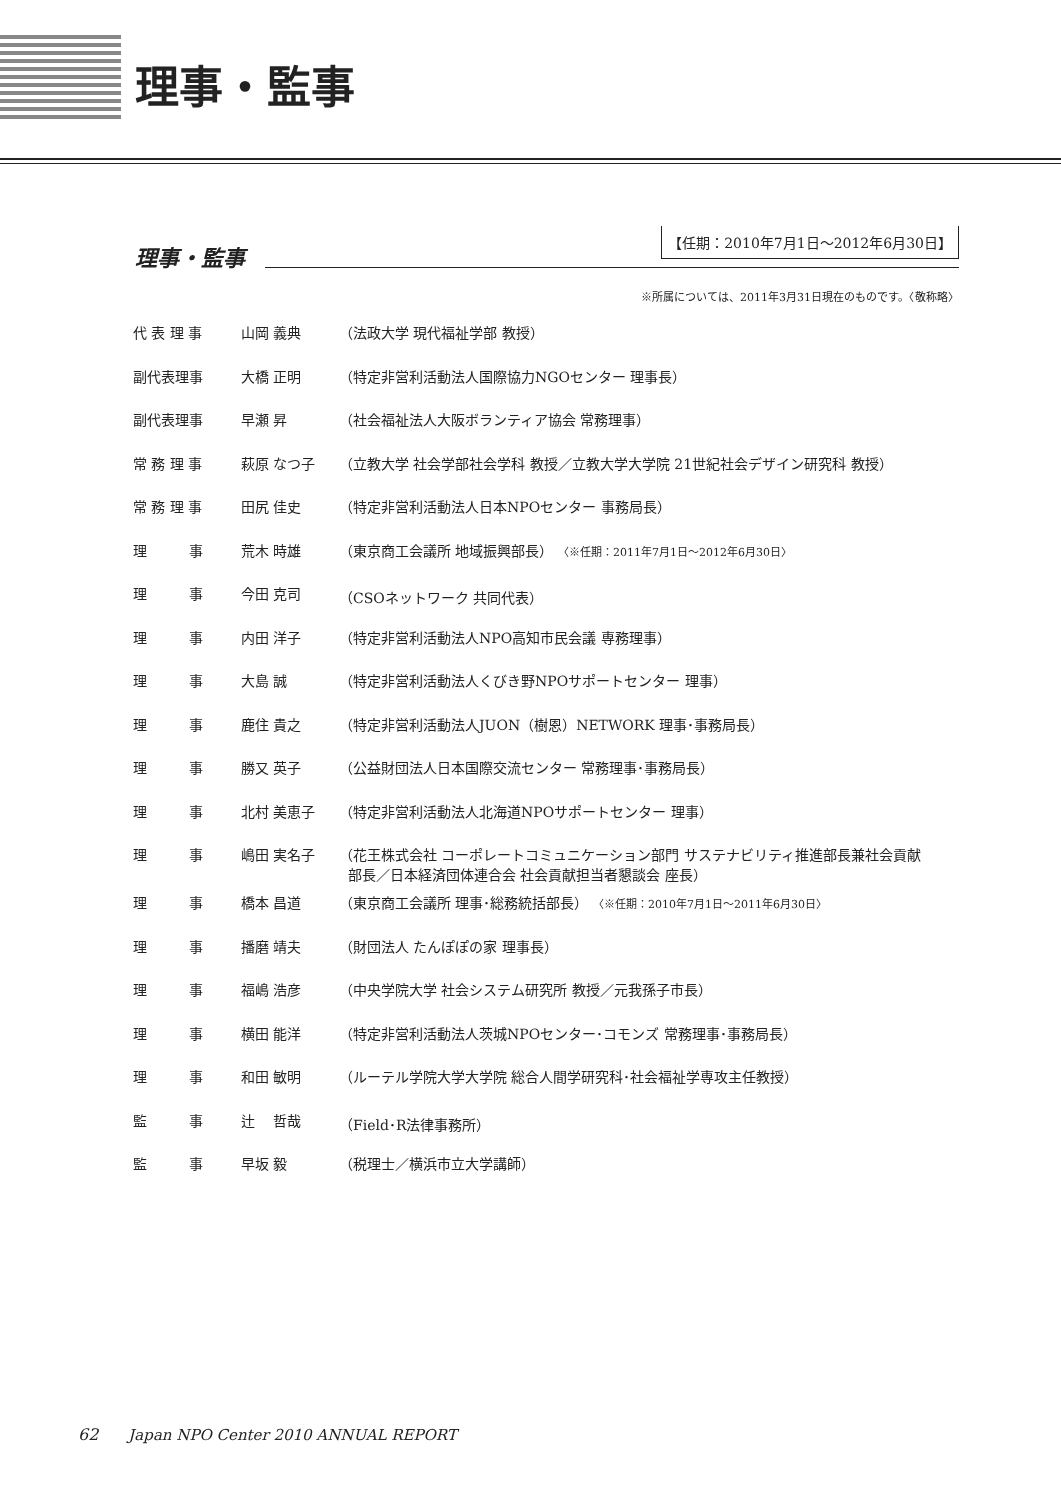理事・監事
理事・監事
【任期：2010年7月1日～2012年6月30日】
※所属については、2011年3月31日現在のものです。〈敬称略〉
| 代 表 理 事 | 山岡 義典 | （法政大学 現代福祉学部 教授） |
| 副代表理事 | 大橋 正明 | （特定非営利活動法人国際協力NGOセンター 理事長） |
| 副代表理事 | 早瀬 昇 | （社会福祉法人大阪ボランティア協会 常務理事） |
| 常 務 理 事 | 萩原 なつ子 | （立教大学 社会学部社会学科 教授／立教大学大学院 21世紀社会デザイン研究科 教授） |
| 常 務 理 事 | 田尻 佳史 | （特定非営利活動法人日本NPOセンター 事務局長） |
| 理 事 | 荒木 時雄 | （東京商工会議所 地域振興部長） 〈※任期：2011年7月1日～2012年6月30日〉 |
| 理 事 | 今田 克司 | （CSOネットワーク 共同代表） |
| 理 事 | 内田 洋子 | （特定非営利活動法人NPO高知市民会議 専務理事） |
| 理 事 | 大島 誠 | （特定非営利活動法人くびき野NPOサポートセンター 理事） |
| 理 事 | 鹿住 貴之 | （特定非営利活動法人JUON（樹恩）NETWORK 理事･事務局長） |
| 理 事 | 勝又 英子 | （公益財団法人日本国際交流センター 常務理事･事務局長） |
| 理 事 | 北村 美恵子 | （特定非営利活動法人北海道NPOサポートセンター 理事） |
| 理 事 | 嶋田 実名子 | （花王株式会社 コーポレートコミュニケーション部門 サステナビリティ推進部長兼社会貢献 部長／日本経済団体連合会 社会貢献担当者懇談会 座長） |
| 理 事 | 橋本 昌道 | （東京商工会議所 理事･総務統括部長） 〈※任期：2010年7月1日～2011年6月30日〉 |
| 理 事 | 播磨 靖夫 | （財団法人 たんぽぽの家 理事長） |
| 理 事 | 福嶋 浩彦 | （中央学院大学 社会システム研究所 教授／元我孫子市長） |
| 理 事 | 横田 能洋 | （特定非営利活動法人茨城NPOセンター･コモンズ 常務理事･事務局長） |
| 理 事 | 和田 敏明 | （ルーテル学院大学大学院 総合人間学研究科･社会福祉学専攻主任教授） |
| 監 事 | 辻 哲哉 | （Field･R法律事務所） |
| 監 事 | 早坂 毅 | （税理士／横浜市立大学講師） |
62 Japan NPO Center 2010 ANNUAL REPORT